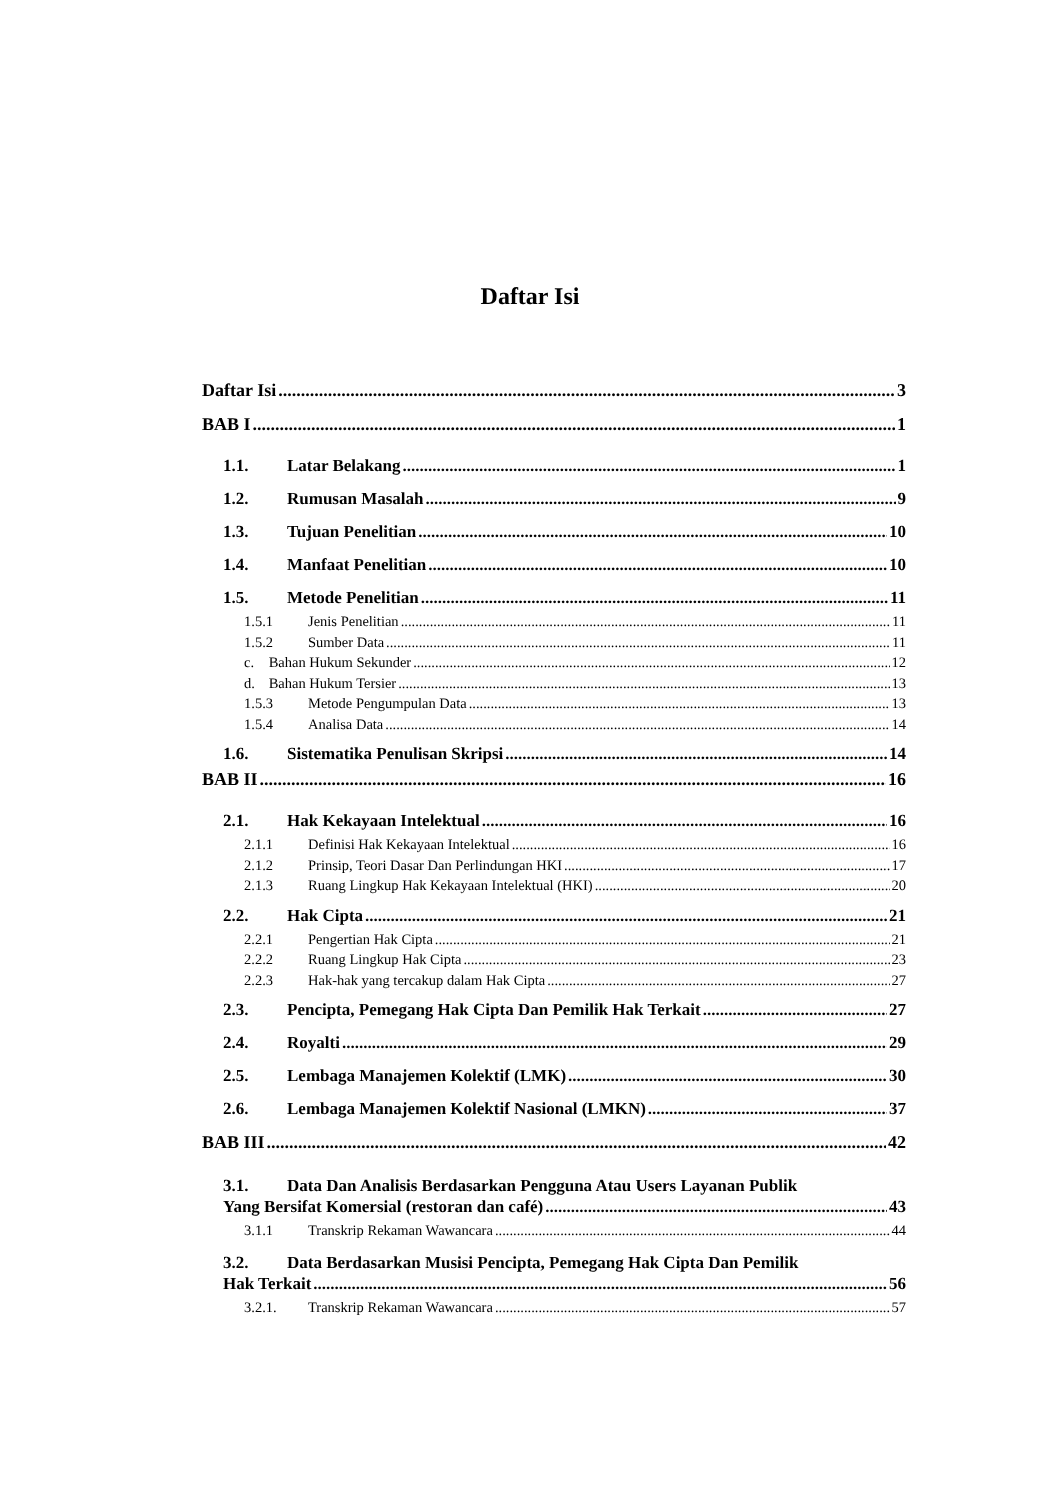Daftar Isi
Daftar Isi 3
BAB I 1
1.1. Latar Belakang 1
1.2. Rumusan Masalah 9
1.3. Tujuan Penelitian 10
1.4. Manfaat Penelitian 10
1.5. Metode Penelitian 11
1.5.1 Jenis Penelitian 11
1.5.2 Sumber Data 11
c. Bahan Hukum Sekunder 12
d. Bahan Hukum Tersier 13
1.5.3 Metode Pengumpulan Data 13
1.5.4 Analisa Data 14
1.6. Sistematika Penulisan Skripsi 14
BAB II 16
2.1. Hak Kekayaan Intelektual 16
2.1.1 Definisi Hak Kekayaan Intelektual 16
2.1.2 Prinsip, Teori Dasar Dan Perlindungan HKI 17
2.1.3 Ruang Lingkup Hak Kekayaan Intelektual (HKI) 20
2.2. Hak Cipta 21
2.2.1 Pengertian Hak Cipta 21
2.2.2 Ruang Lingkup Hak Cipta 23
2.2.3 Hak-hak yang tercakup dalam Hak Cipta 27
2.3. Pencipta, Pemegang Hak Cipta Dan Pemilik Hak Terkait 27
2.4. Royalti 29
2.5. Lembaga Manajemen Kolektif (LMK) 30
2.6. Lembaga Manajemen Kolektif Nasional (LMKN) 37
BAB III 42
3.1. Data Dan Analisis Berdasarkan Pengguna Atau Users Layanan Publik
Yang Bersifat Komersial (restoran dan café) 43
3.1.1 Transkrip Rekaman Wawancara 44
3.2. Data Berdasarkan Musisi Pencipta, Pemegang Hak Cipta Dan Pemilik
Hak Terkait 56
3.2.1. Transkrip Rekaman Wawancara 57